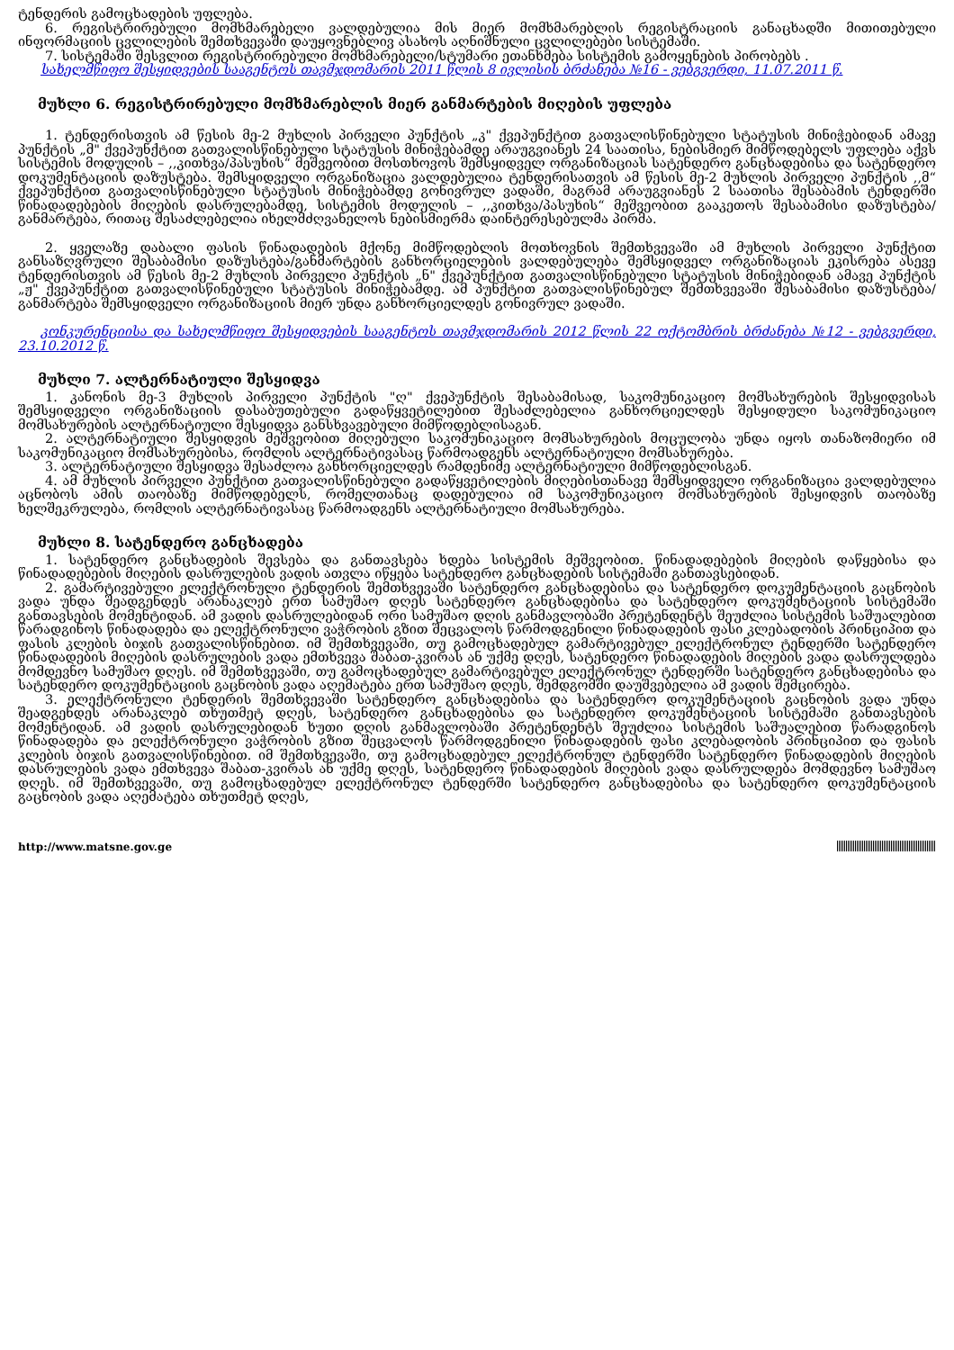ტენდერის გამოცხადების უფლება.
6. რეგისტრირებული მომხმარებელი ვალდებულია მის მიერ მომხმარებლის რეგისტრაციის განაცხადში მითითებული ინფორმაციის ცვლილების შემთხვევაში დაუყოვნებლივ ასახოს აღნიშნული ცვლილებები სისტემაში.
7. სისტემაში შესვლით რეგისტრირებული მომხმარებელი/სტუმარი ეთანხმება სისტემის გამოყენების პირობებს .
სახელმწიფო შესყიდვების სააგენტოს თავმჯდომარის 2011 წლის 8 ივლისის ბრძანება №16 - ვებგვერდი, 11.07.2011 წ.
მუხლი 6. რეგისტრირებული მომხმარებლის მიერ განმარტების მიღების უფლება
1. ტენდერისთვის ამ წესის მე-2 მუხლის პირველი პუნქტის „კ" ქვეპუნქტით გათვალისწინებული სტატუსის მინიჭებიდან ამავე პუნქტის „მ" ქვეპუნქტით გათვალისწინებული სტატუსის მინიჭებამდე არაუგვიანეს 24 საათისა, ნებისმიერ მიმწოდებელს უფლება აქვს სისტემის მოდულის – ,,კითხვა/პასუხის“ მეშვეობით მოსთხოვოს შემსყიდველ ორგანიზაციას სატენდერო განცხადებისა და სატენდერო დოკუმენტაციის დაზუსტება. შემსყიდველი ორგანიზაცია ვალდებულია ტენდერისათვის ამ წესის მე-2 მუხლის პირველი პუნქტის ,,მ“ ქვეპუნქტით გათვალისწინებული სტატუსის მინიჭებამდე გონივრულ ვადაში, მაგრამ არაუგვიანეს 2 საათისა შესაბამის ტენდერში წინადადებების მიღების დასრულებამდე, სისტემის მოდულის – ,,კითხვა/პასუხის“ მეშვეობით გააკეთოს შესაბამისი დაზუსტება/განმარტება, რითაც შესაძლებელია იხელმძღვანელოს ნებისმიერმა დაინტერესებულმა პირმა.
2. ყველაზე დაბალი ფასის წინადადების მქონე მიმწოდებლის მოთხოვნის შემთხვევაში ამ მუხლის პირველი პუნქტით განსაზღვრული შესაბამისი დაზუსტება/განმარტების განხორციელების ვალდებულება შემსყიდველ ორგანიზაციას ეკისრება ასევე ტენდერისთვის ამ წესის მე-2 მუხლის პირველი პუნქტის „ნ" ქვეპუნქტით გათვალისწინებული სტატუსის მინიჭებიდან ამავე პუნქტის „ჟ" ქვეპუნქტით გათვალისწინებული სტატუსის მინიჭებამდე. ამ პუნქტით გათვალისწინებულ შემთხვევაში შესაბამისი დაზუსტება/განმარტება შემსყიდველი ორგანიზაციის მიერ უნდა განხორციელდეს გონივრულ ვადაში.
კონკურენციისა და სახელმწიფო შესყიდვების სააგენტოს თავმჯდომარის 2012 წლის 22 ოქტომბრის ბრძანება №12 - ვებგვერდი, 23.10.2012 წ.
მუხლი 7. ალტერნატიული შესყიდვა
1. კანონის მე-3 მუხლის პირველი პუნქტის "ღ" ქვეპუნქტის შესაბამისად, საკომუნიკაციო მომსახურების შესყიდვისას შემსყიდველი ორგანიზაციის დასაბუთებული გადაწყვეტილებით შესაძლებელია განხორციელდეს შესყიდული საკომუნიკაციო მომსახურების ალტერნატიული შესყიდვა განსხვავებული მიმწოდებლისაგან.
2. ალტერნატიული შესყიდვის მეშვეობით მიღებული საკომუნიკაციო მომსახურების მოცულობა უნდა იყოს თანაზომიერი იმ საკომუნიკაციო მომსახურებისა, რომლის ალტერნატივასაც წარმოადგენს ალტერნატიული მომსახურება.
3. ალტერნატიული შესყიდვა შესაძლოა განხორციელდეს რამდენიმე ალტერნატიული მიმწოდებლისგან.
4. ამ მუხლის პირველი პუნქტით გათვალისწინებული გადაწყვეტილების მიღებისთანავე შემსყიდველი ორგანიზაცია ვალდებულია აცნობოს ამის თაობაზე მიმწოდებელს, რომელთანაც დადებულია იმ საკომუნიკაციო მომსახურების შესყიდვის თაობაზე ხელშეკრულება, რომლის ალტერნატივასაც წარმოადგენს ალტერნატიული მომსახურება.
მუხლი 8. სატენდერო განცხადება
1. სატენდერო განცხადების შევსება და განთავსება ხდება სისტემის მეშვეობით. წინადადებების მიღების დაწყებისა და წინადადებების მიღების დასრულების ვადის ათვლა იწყება სატენდერო განცხადების სისტემაში განთავსებიდან.
2. გამარტივებული ელექტრონული ტენდერის შემთხვევაში სატენდერო განცხადებისა და სატენდერო დოკუმენტაციის გაცნობის ვადა უნდა შეადგენდეს არანაკლებ ერთ სამუშაო დღეს სატენდერო განცხადებისა და სატენდერო დოკუმენტაციის სისტემაში განთავსების მომენტიდან. ამ ვადის დასრულებიდან ორი სამუშაო დღის განმავლობაში პრეტენდენტს შეუძლია სისტემის საშუალებით წარადგინოს წინადადება და ელექტრონული ვაჭრობის გზით შეცვალოს წარმოდგენილი წინადადების ფასი კლებადობის პრინციპით და ფასის კლების ბიჯის გათვალისწინებით. იმ შემთხვევაში, თუ გამოცხადებულ გამარტივებულ ელექტრონულ ტენდერში სატენდერო წინადადების მიღების დასრულების ვადა ემთხვევა შაბათ-კვირას ან უქმე დღეს, სატენდერო წინადადების მიღების ვადა დასრულდება მომდევნო სამუშაო დღეს. იმ შემთხვევაში, თუ გამოცხადებულ გამარტივებულ ელექტრონულ ტენდერში სატენდერო განცხადებისა და სატენდერო დოკუმენტაციის გაცნობის ვადა აღემატება ერთ სამუშაო დღეს, შემდგომში დაუშვებელია ამ ვადის შემცირება.
3. ელექტრონული ტენდერის შემთხვევაში სატენდერო განცხადებისა და სატენდერო დოკუმენტაციის გაცნობის ვადა უნდა შეადგენდეს არანაკლებ თხუთმეტ დღეს, სატენდერო განცხადებისა და სატენდერო დოკუმენტაციის სისტემაში განთავსების მომენტიდან. ამ ვადის დასრულებიდან ხუთი დღის განმავლობაში პრეტენდენტს შეუძლია სისტემის საშუალებით წარადგინოს წინადადება და ელექტრონული ვაჭრობის გზით შეცვალოს წარმოდგენილი წინადადების ფასი კლებადობის პრინციპით და ფასის კლების ბიჯის გათვალისწინებით. იმ შემთხვევაში, თუ გამოცხადებულ ელექტრონულ ტენდერში სატენდერო წინადადების მიღების დასრულების ვადა ემთხვევა შაბათ-კვირას ან უქმე დღეს, სატენდერო წინადადების მიღების ვადა დასრულდება მომდევნო სამუშაო დღეს. იმ შემთხვევაში, თუ გამოცხადებულ ელექტრონულ ტენდერში სატენდერო განცხადებისა და სატენდერო დოკუმენტაციის გაცნობის ვადა აღემატება თხუთმეტ დღეს,
http://www.matsne.gov.ge